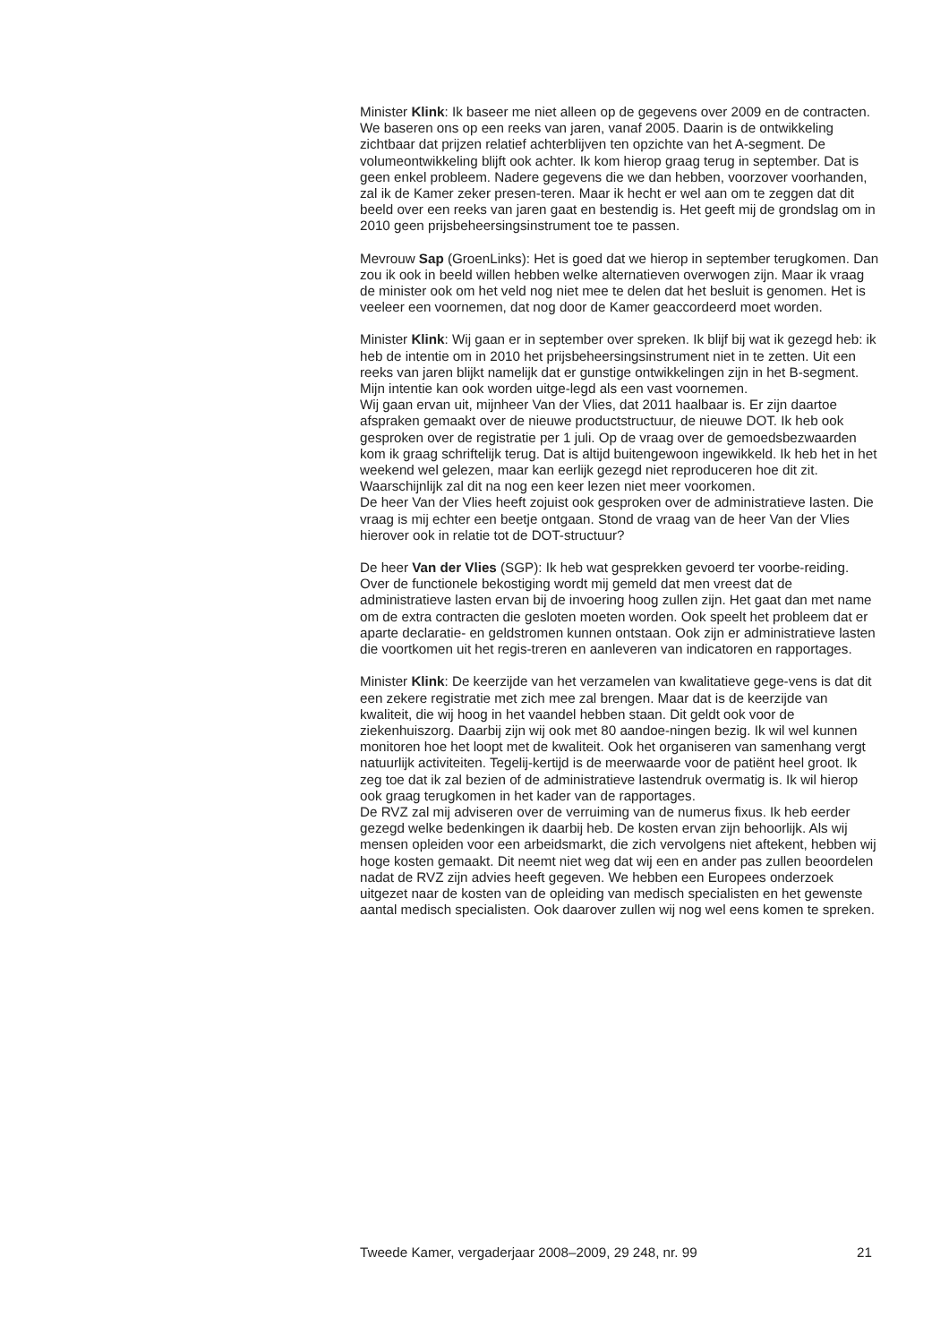Minister Klink: Ik baseer me niet alleen op de gegevens over 2009 en de contracten. We baseren ons op een reeks van jaren, vanaf 2005. Daarin is de ontwikkeling zichtbaar dat prijzen relatief achterblijven ten opzichte van het A-segment. De volumeontwikkeling blijft ook achter. Ik kom hierop graag terug in september. Dat is geen enkel probleem. Nadere gegevens die we dan hebben, voorzover voorhanden, zal ik de Kamer zeker presen-teren. Maar ik hecht er wel aan om te zeggen dat dit beeld over een reeks van jaren gaat en bestendig is. Het geeft mij de grondslag om in 2010 geen prijsbeheersingsinstrument toe te passen.
Mevrouw Sap (GroenLinks): Het is goed dat we hierop in september terugkomen. Dan zou ik ook in beeld willen hebben welke alternatieven overwogen zijn. Maar ik vraag de minister ook om het veld nog niet mee te delen dat het besluit is genomen. Het is veeleer een voornemen, dat nog door de Kamer geaccordeerd moet worden.
Minister Klink: Wij gaan er in september over spreken. Ik blijf bij wat ik gezegd heb: ik heb de intentie om in 2010 het prijsbeheersingsinstrument niet in te zetten. Uit een reeks van jaren blijkt namelijk dat er gunstige ontwikkelingen zijn in het B-segment. Mijn intentie kan ook worden uitge-legd als een vast voornemen.
Wij gaan ervan uit, mijnheer Van der Vlies, dat 2011 haalbaar is. Er zijn daartoe afspraken gemaakt over de nieuwe productstructuur, de nieuwe DOT. Ik heb ook gesproken over de registratie per 1 juli. Op de vraag over de gemoedsbezwaarden kom ik graag schriftelijk terug. Dat is altijd buitengewoon ingewikkeld. Ik heb het in het weekend wel gelezen, maar kan eerlijk gezegd niet reproduceren hoe dit zit. Waarschijnlijk zal dit na nog een keer lezen niet meer voorkomen.
De heer Van der Vlies heeft zojuist ook gesproken over de administratieve lasten. Die vraag is mij echter een beetje ontgaan. Stond de vraag van de heer Van der Vlies hierover ook in relatie tot de DOT-structuur?
De heer Van der Vlies (SGP): Ik heb wat gesprekken gevoerd ter voorbe-reiding. Over de functionele bekostiging wordt mij gemeld dat men vreest dat de administratieve lasten ervan bij de invoering hoog zullen zijn. Het gaat dan met name om de extra contracten die gesloten moeten worden. Ook speelt het probleem dat er aparte declaratie- en geldstromen kunnen ontstaan. Ook zijn er administratieve lasten die voortkomen uit het regis-treren en aanleveren van indicatoren en rapportages.
Minister Klink: De keerzijde van het verzamelen van kwalitatieve gege-vens is dat dit een zekere registratie met zich mee zal brengen. Maar dat is de keerzijde van kwaliteit, die wij hoog in het vaandel hebben staan. Dit geldt ook voor de ziekenhuiszorg. Daarbij zijn wij ook met 80 aandoe-ningen bezig. Ik wil wel kunnen monitoren hoe het loopt met de kwaliteit. Ook het organiseren van samenhang vergt natuurlijk activiteiten. Tegelij-kertijd is de meerwaarde voor de patiënt heel groot. Ik zeg toe dat ik zal bezien of de administratieve lastendruk overmatig is. Ik wil hierop ook graag terugkomen in het kader van de rapportages.
De RVZ zal mij adviseren over de verruiming van de numerus fixus. Ik heb eerder gezegd welke bedenkingen ik daarbij heb. De kosten ervan zijn behoorlijk. Als wij mensen opleiden voor een arbeidsmarkt, die zich vervolgens niet aftekent, hebben wij hoge kosten gemaakt. Dit neemt niet weg dat wij een en ander pas zullen beoordelen nadat de RVZ zijn advies heeft gegeven. We hebben een Europees onderzoek uitgezet naar de kosten van de opleiding van medisch specialisten en het gewenste aantal medisch specialisten. Ook daarover zullen wij nog wel eens komen te spreken.
Tweede Kamer, vergaderjaar 2008–2009, 29 248, nr. 99 21